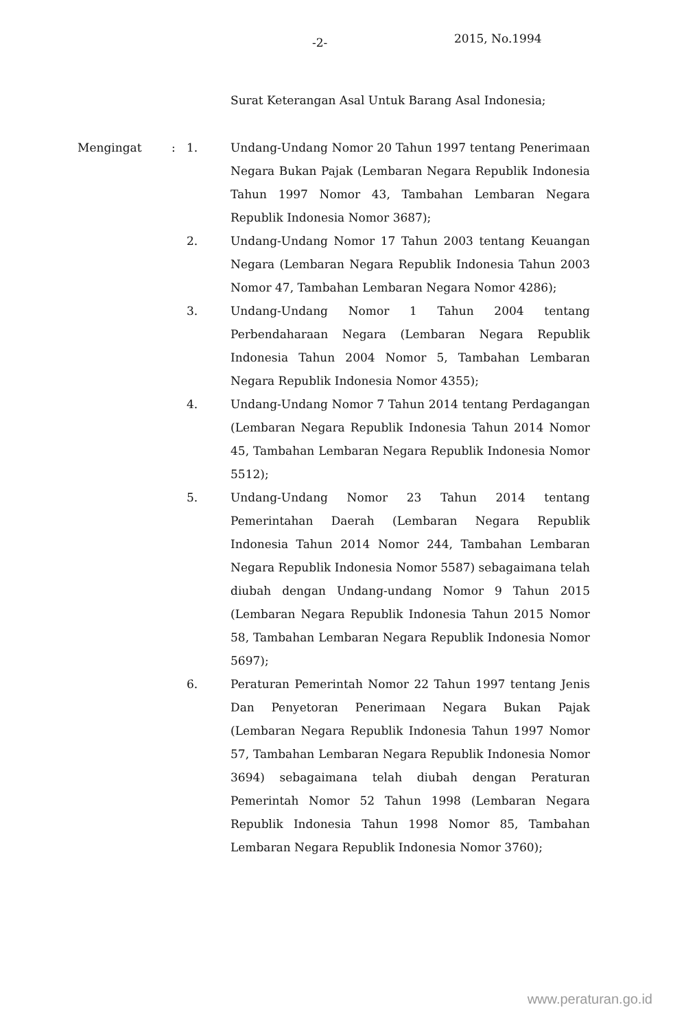-2- 2015, No.1994
Surat Keterangan Asal Untuk Barang Asal Indonesia;
| Mengingat | : | 1. | Undang-Undang Nomor 20 Tahun 1997 tentang Penerimaan Negara Bukan Pajak (Lembaran Negara Republik Indonesia Tahun 1997 Nomor 43, Tambahan Lembaran Negara Republik Indonesia Nomor 3687); |
| | | 2. | Undang-Undang Nomor 17 Tahun 2003 tentang Keuangan Negara (Lembaran Negara Republik Indonesia Tahun 2003 Nomor 47, Tambahan Lembaran Negara Nomor 4286); |
| | | 3. | Undang-Undang Nomor 1 Tahun 2004 tentang Perbendaharaan Negara (Lembaran Negara Republik Indonesia Tahun 2004 Nomor 5, Tambahan Lembaran Negara Republik Indonesia Nomor 4355); |
| | | 4. | Undang-Undang Nomor 7 Tahun 2014 tentang Perdagangan (Lembaran Negara Republik Indonesia Tahun 2014 Nomor 45, Tambahan Lembaran Negara Republik Indonesia Nomor 5512); |
| | | 5. | Undang-Undang Nomor 23 Tahun 2014 tentang Pemerintahan Daerah (Lembaran Negara Republik Indonesia Tahun 2014 Nomor 244, Tambahan Lembaran Negara Republik Indonesia Nomor 5587) sebagaimana telah diubah dengan Undang-undang Nomor 9 Tahun 2015 (Lembaran Negara Republik Indonesia Tahun 2015 Nomor 58, Tambahan Lembaran Negara Republik Indonesia Nomor 5697); |
| | | 6. | Peraturan Pemerintah Nomor 22 Tahun 1997 tentang Jenis Dan Penyetoran Penerimaan Negara Bukan Pajak (Lembaran Negara Republik Indonesia Tahun 1997 Nomor 57, Tambahan Lembaran Negara Republik Indonesia Nomor 3694) sebagaimana telah diubah dengan Peraturan Pemerintah Nomor 52 Tahun 1998 (Lembaran Negara Republik Indonesia Tahun 1998 Nomor 85, Tambahan Lembaran Negara Republik Indonesia Nomor 3760); |
www.peraturan.go.id